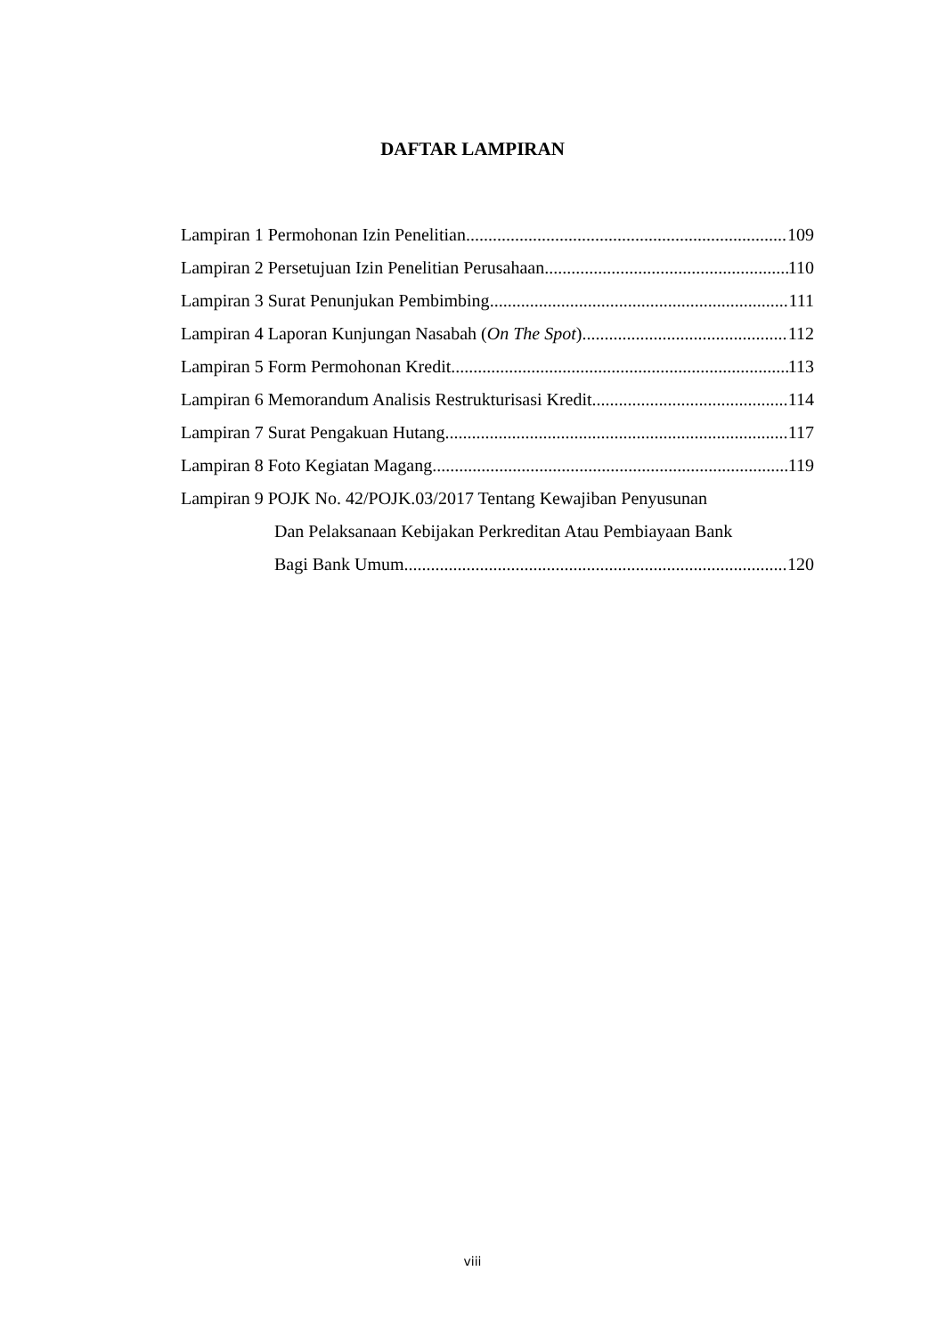DAFTAR LAMPIRAN
Lampiran 1 Permohonan Izin Penelitian 109
Lampiran 2 Persetujuan Izin Penelitian Perusahaan 110
Lampiran 3 Surat Penunjukan Pembimbing 111
Lampiran 4 Laporan Kunjungan Nasabah (On The Spot) 112
Lampiran 5 Form Permohonan Kredit 113
Lampiran 6 Memorandum Analisis Restrukturisasi Kredit 114
Lampiran 7 Surat Pengakuan Hutang 117
Lampiran 8 Foto Kegiatan Magang 119
Lampiran 9 POJK No. 42/POJK.03/2017 Tentang Kewajiban Penyusunan
Dan Pelaksanaan Kebijakan Perkreditan Atau Pembiayaan Bank
Bagi Bank Umum 120
viii